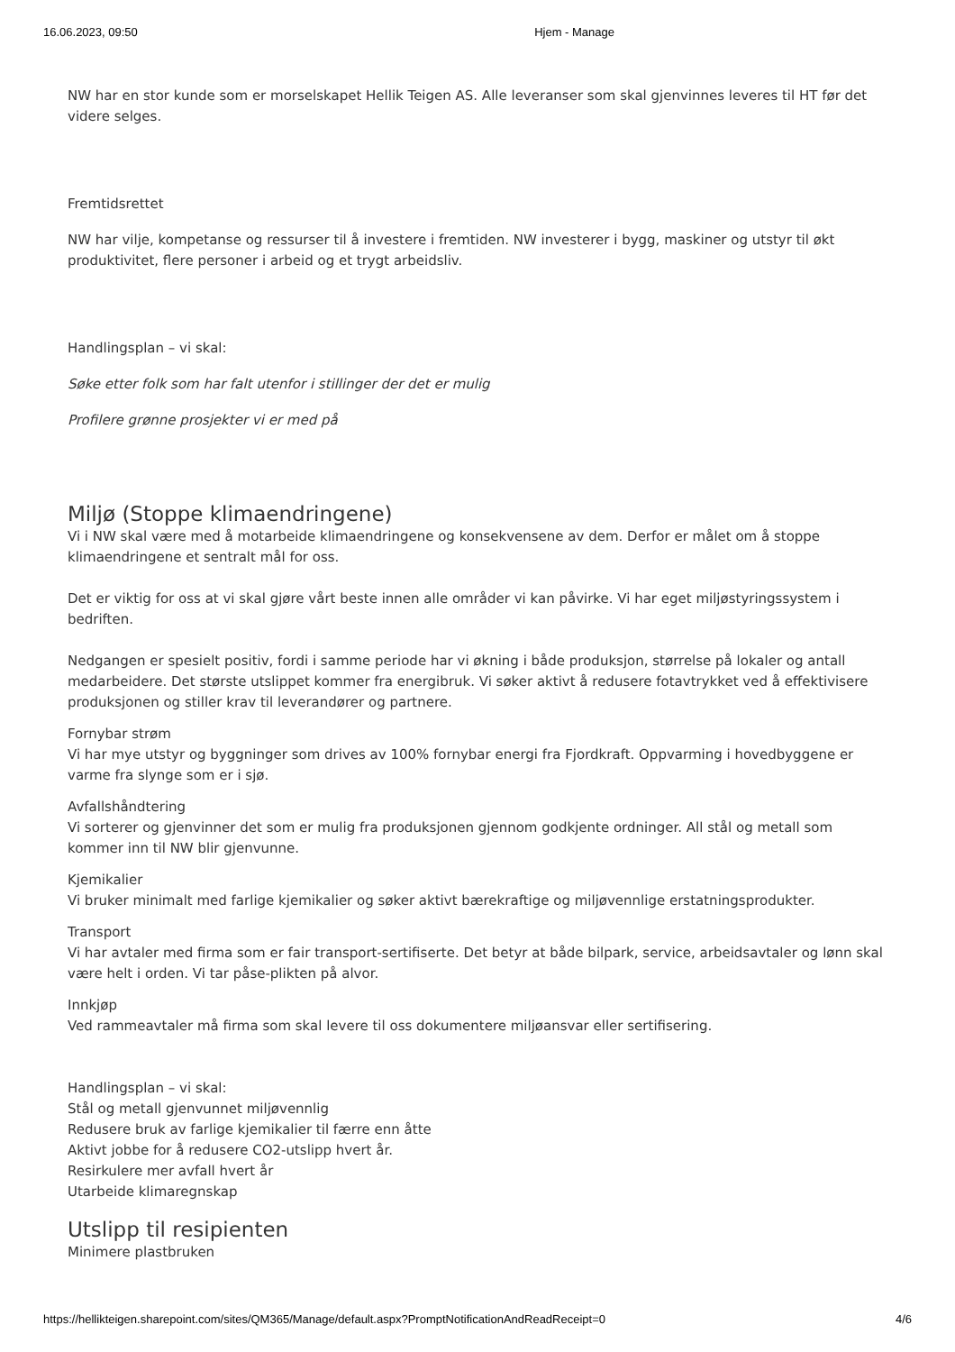16.06.2023, 09:50 Hjem - Manage
NW har en stor kunde som er morselskapet Hellik Teigen AS. Alle leveranser som skal gjenvinnes leveres til HT før det videre selges.
Fremtidsrettet
NW har vilje, kompetanse og ressurser til å investere i fremtiden. NW investerer i bygg, maskiner og utstyr til økt produktivitet, flere personer i arbeid og et trygt arbeidsliv.
Handlingsplan – vi skal:
Søke etter folk som har falt utenfor i stillinger der det er mulig
Profilere grønne prosjekter vi er med på
Miljø (Stoppe klimaendringene)
Vi i NW skal være med å motarbeide klimaendringene og konsekvensene av dem. Derfor er målet om å stoppe klimaendringene et sentralt mål for oss.
Det er viktig for oss at vi skal gjøre vårt beste innen alle områder vi kan påvirke. Vi har eget miljøstyringssystem i bedriften.
Nedgangen er spesielt positiv, fordi i samme periode har vi økning i både produksjon, størrelse på lokaler og antall medarbeidere. Det største utslippet kommer fra energibruk. Vi søker aktivt å redusere fotavtrykket ved å effektivisere produksjonen og stiller krav til leverandører og partnere.
Fornybar strøm
Vi har mye utstyr og byggninger som drives av 100% fornybar energi fra Fjordkraft. Oppvarming i hovedbyggene er varme fra slynge som er i sjø.
Avfallshåndtering
Vi sorterer og gjenvinner det som er mulig fra produksjonen gjennom godkjente ordninger. All stål og metall som kommer inn til NW blir gjenvunne.
Kjemikalier
Vi bruker minimalt med farlige kjemikalier og søker aktivt bærekraftige og miljøvennlige erstatningsprodukter.
Transport
Vi har avtaler med firma som er fair transport-sertifiserte. Det betyr at både bilpark, service, arbeidsavtaler og lønn skal være helt i orden. Vi tar påse-plikten på alvor.
Innkjøp
Ved rammeavtaler må firma som skal levere til oss dokumentere miljøansvar eller sertifisering.
Handlingsplan – vi skal:
Stål og metall gjenvunnet miljøvennlig
Redusere bruk av farlige kjemikalier til færre enn åtte
Aktivt jobbe for å redusere CO2-utslipp hvert år.
Resirkulere mer avfall hvert år
Utarbeide klimaregnskap
Utslipp til resipienten
Minimere plastbruken
https://hellikteigen.sharepoint.com/sites/QM365/Manage/default.aspx?PromptNotificationAndReadReceipt=0 4/6